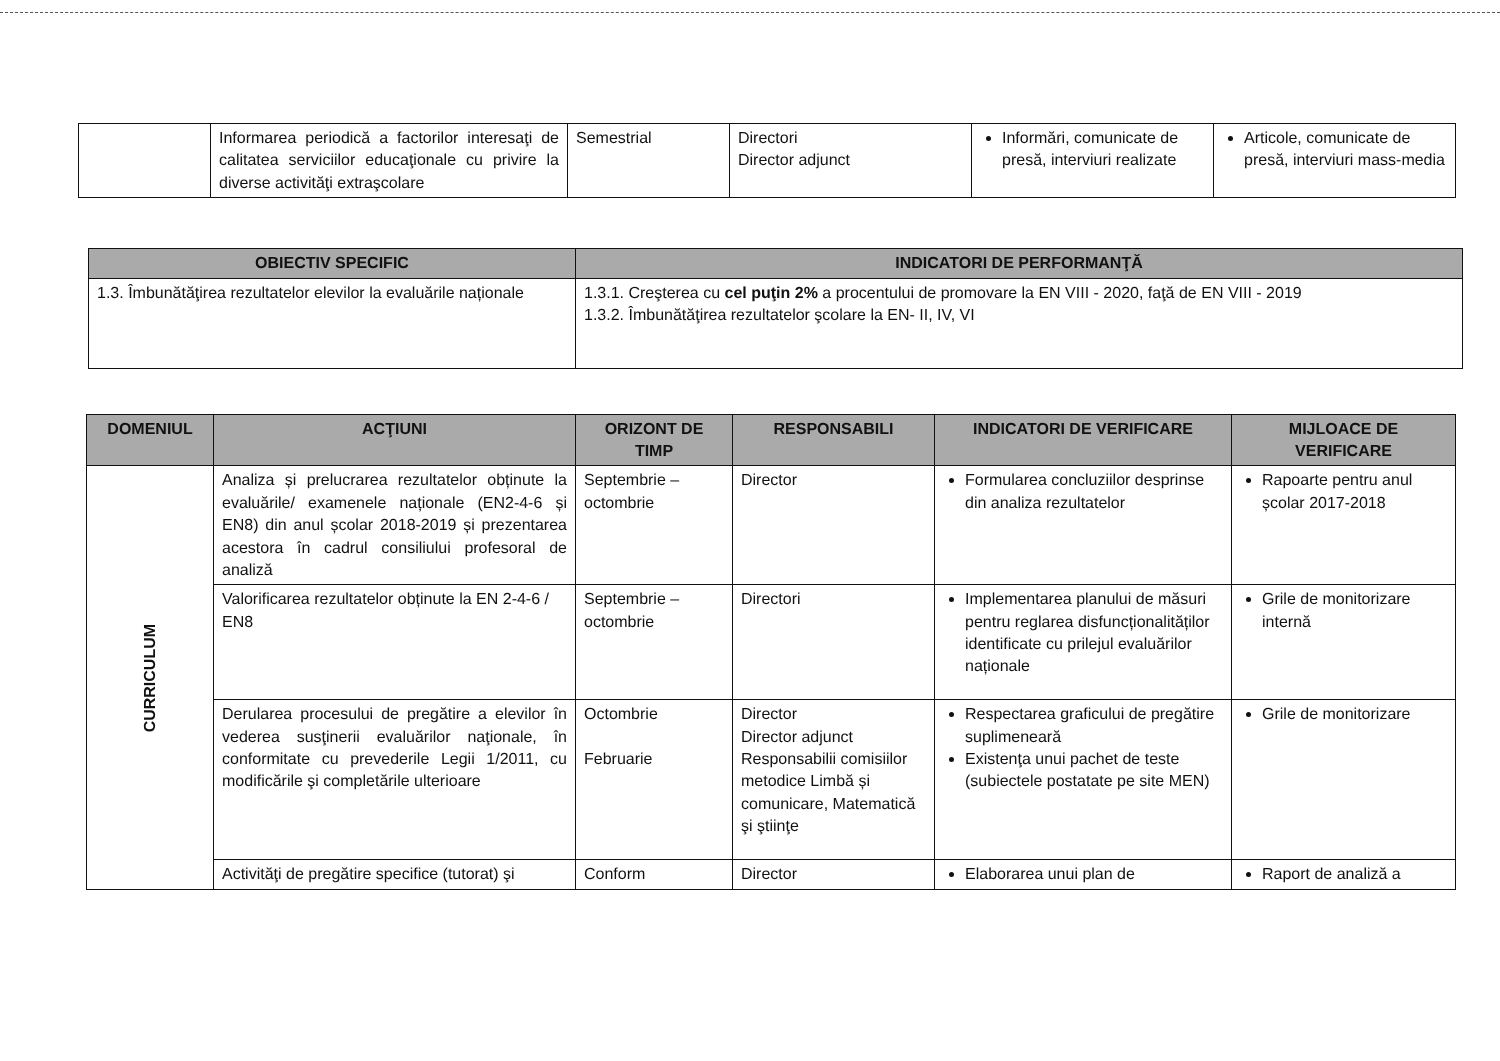| | Informarea periodică a factorilor interesaţi de calitatea serviciilor educaţionale cu privire la diverse activităţi extraşcolare | Semestrial | Directori Director adjunct | Informări, comunicate de presă, interviuri realizate | Articole, comunicate de presă, interviuri mass-media |
| OBIECTIV SPECIFIC | INDICATORI DE PERFORMANŢĂ |
| --- | --- |
| 1.3. Îmbunătăţirea rezultatelor elevilor la evaluările naționale | 1.3.1. Creşterea cu cel puţin 2% a procentului de promovare la EN VIII - 2020, faţă de EN VIII - 2019 1.3.2. Îmbunătăţirea rezultatelor şcolare la EN- II, IV, VI |
| DOMENIUL | ACŢIUNI | ORIZONT DE TIMP | RESPONSABILI | INDICATORI DE VERIFICARE | MIJLOACE DE VERIFICARE |
| --- | --- | --- | --- | --- | --- |
| CURRICULUM | Analiza și prelucrarea rezultatelor obținute la evaluările/ examenele naționale (EN2-4-6 și EN8) din anul școlar 2018-2019 și prezentarea acestora în cadrul consiliului profesoral de analiză | Septembrie – octombrie | Director | Formularea concluziilor desprinse din analiza rezultatelor | Rapoarte pentru anul școlar 2017-2018 |
| | Valorificarea rezultatelor obținute la EN 2-4-6 / EN8 | Septembrie – octombrie | Directori | Implementarea planului de măsuri pentru reglarea disfuncționalităților identificate cu prilejul evaluărilor naționale | Grile de monitorizare internă |
| | Derularea procesului de pregătire a elevilor în vederea susţinerii evaluărilor naţionale, în conformitate cu prevederile Legii 1/2011, cu modificările şi completările ulterioare | Octombrie Februarie | Director Director adjunct Responsabilii comisiilor metodice Limbă și comunicare, Matematică şi ştiinţe | Respectarea graficului de pregătire suplimeneară Existenţa unui pachet de teste (subiectele postatate pe site MEN) | Grile de monitorizare |
| | Activităţi de pregătire specifice (tutorat) şi | Conform | Director | Elaborarea unui plan de | Raport de analiză a |